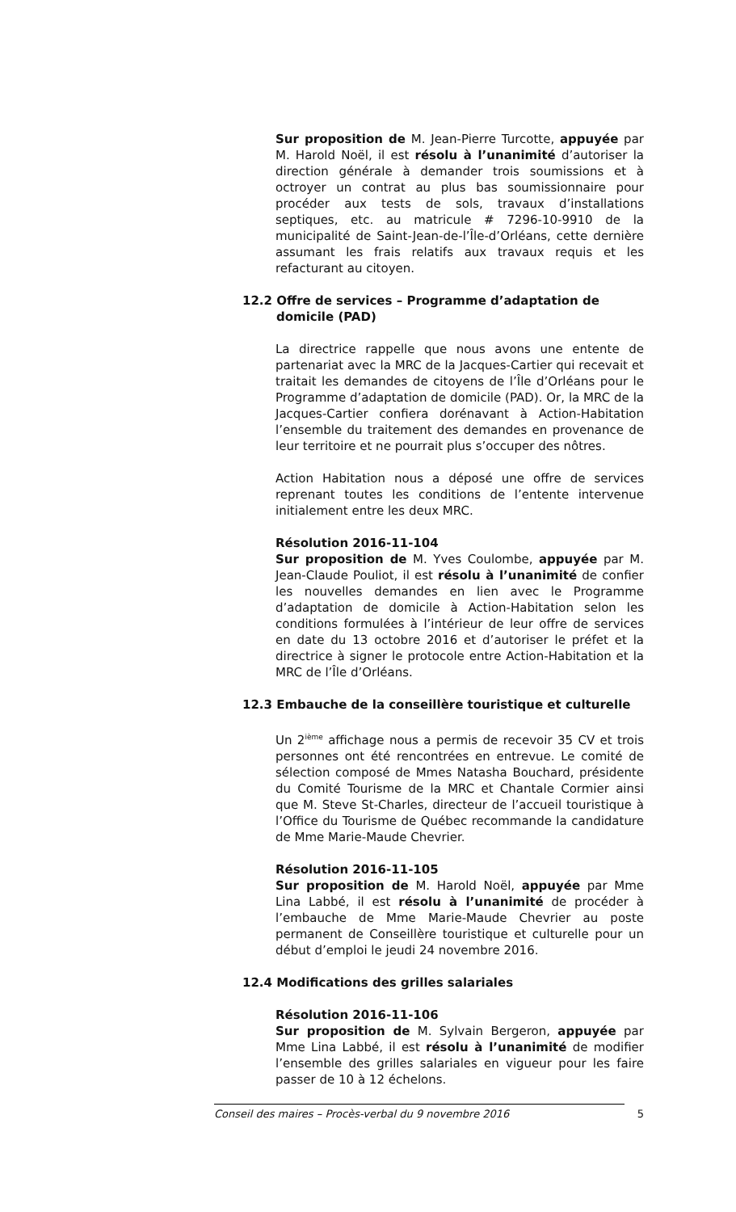Sur proposition de M. Jean-Pierre Turcotte, appuyée par M. Harold Noël, il est résolu à l’unanimité d’autoriser la direction générale à demander trois soumissions et à octroyer un contrat au plus bas soumissionnaire pour procéder aux tests de sols, travaux d’installations septiques, etc. au matricule # 7296-10-9910 de la municipalité de Saint-Jean-de-l’Île-d’Orléans, cette dernière assumant les frais relatifs aux travaux requis et les refacturant au citoyen.
12.2 Offre de services – Programme d’adaptation de domicile (PAD)
La directrice rappelle que nous avons une entente de partenariat avec la MRC de la Jacques-Cartier qui recevait et traitait les demandes de citoyens de l’Île d’Orléans pour le Programme d’adaptation de domicile (PAD). Or, la MRC de la Jacques-Cartier confiera dorénavant à Action-Habitation l’ensemble du traitement des demandes en provenance de leur territoire et ne pourrait plus s’occuper des nôtres.
Action Habitation nous a déposé une offre de services reprenant toutes les conditions de l’entente intervenue initialement entre les deux MRC.
Résolution 2016-11-104
Sur proposition de M. Yves Coulombe, appuyée par M. Jean-Claude Pouliot, il est résolu à l’unanimité de confier les nouvelles demandes en lien avec le Programme d’adaptation de domicile à Action-Habitation selon les conditions formulées à l’intérieur de leur offre de services en date du 13 octobre 2016 et d’autoriser le préfet et la directrice à signer le protocole entre Action-Habitation et la MRC de l’Île d’Orléans.
12.3 Embauche de la conseillère touristique et culturelle
Un 2<sup>ième</sup> affichage nous a permis de recevoir 35 CV et trois personnes ont été rencontrées en entrevue. Le comité de sélection composé de Mmes Natasha Bouchard, présidente du Comité Tourisme de la MRC et Chantale Cormier ainsi que M. Steve St-Charles, directeur de l’accueil touristique à l’Office du Tourisme de Québec recommande la candidature de Mme Marie-Maude Chevrier.
Résolution 2016-11-105
Sur proposition de M. Harold Noël, appuyée par Mme Lina Labbé, il est résolu à l’unanimité de procéder à l’embauche de Mme Marie-Maude Chevrier au poste permanent de Conseillère touristique et culturelle pour un début d’emploi le jeudi 24 novembre 2016.
12.4 Modifications des grilles salariales
Résolution 2016-11-106
Sur proposition de M. Sylvain Bergeron, appuyée par Mme Lina Labbé, il est résolu à l’unanimité de modifier l’ensemble des grilles salariales en vigueur pour les faire passer de 10 à 12 échelons.
Conseil des maires – Procès-verbal du 9 novembre 2016 5